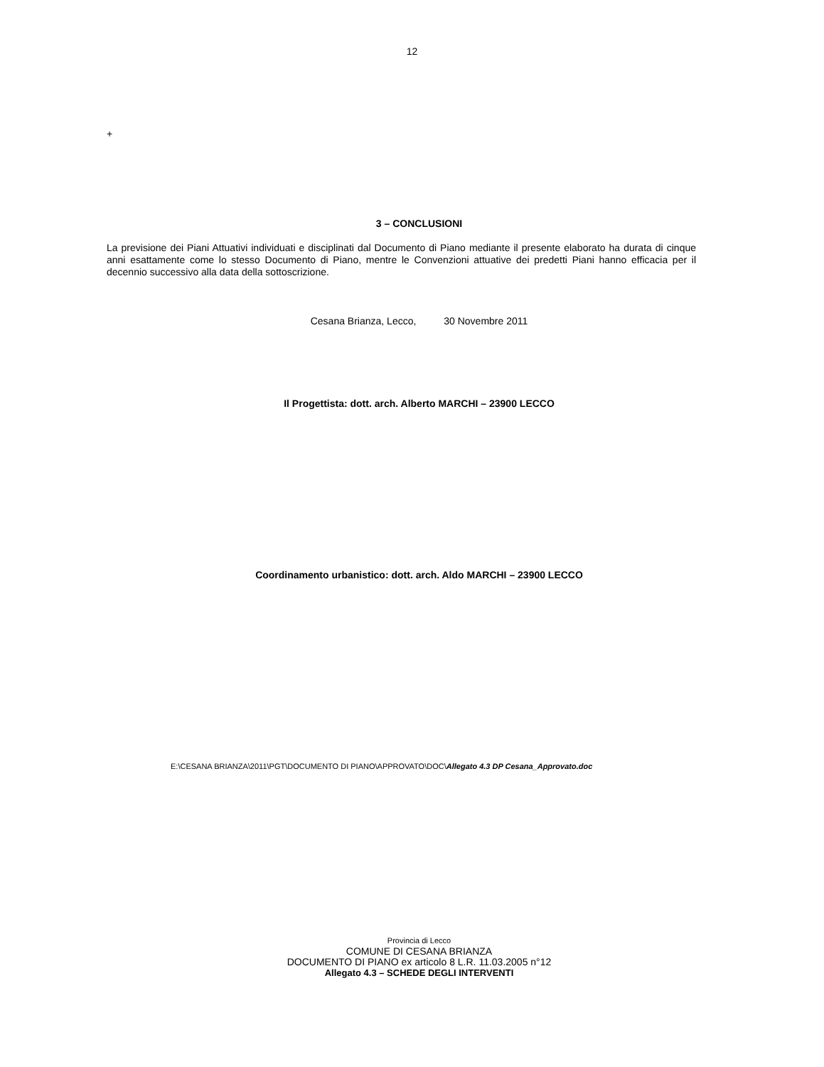12
+
3 – CONCLUSIONI
La previsione dei Piani Attuativi individuati e disciplinati dal Documento di Piano mediante il presente elaborato ha durata di cinque anni esattamente come lo stesso Documento di Piano, mentre le Convenzioni attuative dei predetti Piani hanno efficacia per il decennio successivo alla data della sottoscrizione.
Cesana Brianza, Lecco, 30 Novembre 2011
Il Progettista: dott. arch. Alberto MARCHI – 23900 LECCO
Coordinamento urbanistico: dott. arch. Aldo MARCHI – 23900 LECCO
E:\CESANA BRIANZA\2011\PGT\DOCUMENTO DI PIANO\APPROVATO\DOC\Allegato 4.3 DP Cesana_Approvato.doc
Provincia di Lecco
COMUNE DI CESANA BRIANZA
DOCUMENTO DI PIANO ex articolo 8 L.R. 11.03.2005 n°12
Allegato 4.3 – SCHEDE DEGLI INTERVENTI